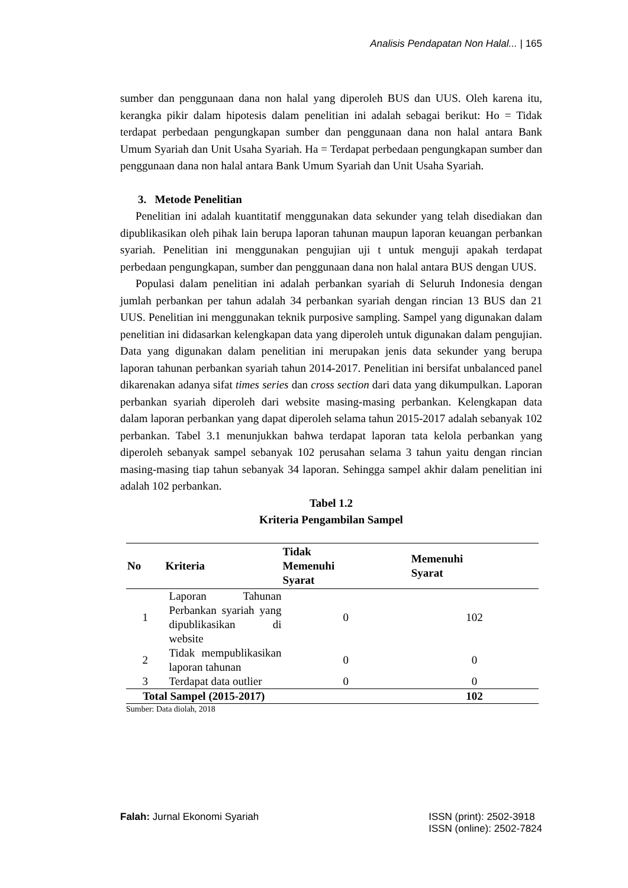Analisis Pendapatan Non Halal... | 165
sumber dan penggunaan dana non halal yang diperoleh BUS dan UUS. Oleh karena itu, kerangka pikir dalam hipotesis dalam penelitian ini adalah sebagai berikut: Ho = Tidak terdapat perbedaan pengungkapan sumber dan penggunaan dana non halal antara Bank Umum Syariah dan Unit Usaha Syariah. Ha = Terdapat perbedaan pengungkapan sumber dan penggunaan dana non halal antara Bank Umum Syariah dan Unit Usaha Syariah.
3. Metode Penelitian
Penelitian ini adalah kuantitatif menggunakan data sekunder yang telah disediakan dan dipublikasikan oleh pihak lain berupa laporan tahunan maupun laporan keuangan perbankan syariah. Penelitian ini menggunakan pengujian uji t untuk menguji apakah terdapat perbedaan pengungkapan, sumber dan penggunaan dana non halal antara BUS dengan UUS.
Populasi dalam penelitian ini adalah perbankan syariah di Seluruh Indonesia dengan jumlah perbankan per tahun adalah 34 perbankan syariah dengan rincian 13 BUS dan 21 UUS. Penelitian ini menggunakan teknik purposive sampling. Sampel yang digunakan dalam penelitian ini didasarkan kelengkapan data yang diperoleh untuk digunakan dalam pengujian. Data yang digunakan dalam penelitian ini merupakan jenis data sekunder yang berupa laporan tahunan perbankan syariah tahun 2014-2017. Penelitian ini bersifat unbalanced panel dikarenakan adanya sifat times series dan cross section dari data yang dikumpulkan. Laporan perbankan syariah diperoleh dari website masing-masing perbankan. Kelengkapan data dalam laporan perbankan yang dapat diperoleh selama tahun 2015-2017 adalah sebanyak 102 perbankan. Tabel 3.1 menunjukkan bahwa terdapat laporan tata kelola perbankan yang diperoleh sebanyak sampel sebanyak 102 perusahan selama 3 tahun yaitu dengan rincian masing-masing tiap tahun sebanyak 34 laporan. Sehingga sampel akhir dalam penelitian ini adalah 102 perbankan.
Tabel 1.2
Kriteria Pengambilan Sampel
| No | Kriteria | Tidak Memenuhi Syarat | Memenuhi Syarat |
| --- | --- | --- | --- |
| 1 | Laporan Tahunan Perbankan syariah yang dipublikasikan di website | 0 | 102 |
| 2 | Tidak mempublikasikan laporan tahunan | 0 | 0 |
| 3 | Terdapat data outlier | 0 | 0 |
| Total Sampel (2015-2017) | | | 102 |
Sumber: Data diolah, 2018
Falah: Jurnal Ekonomi Syariah ISSN (print): 2502-3918
ISSN (online): 2502-7824